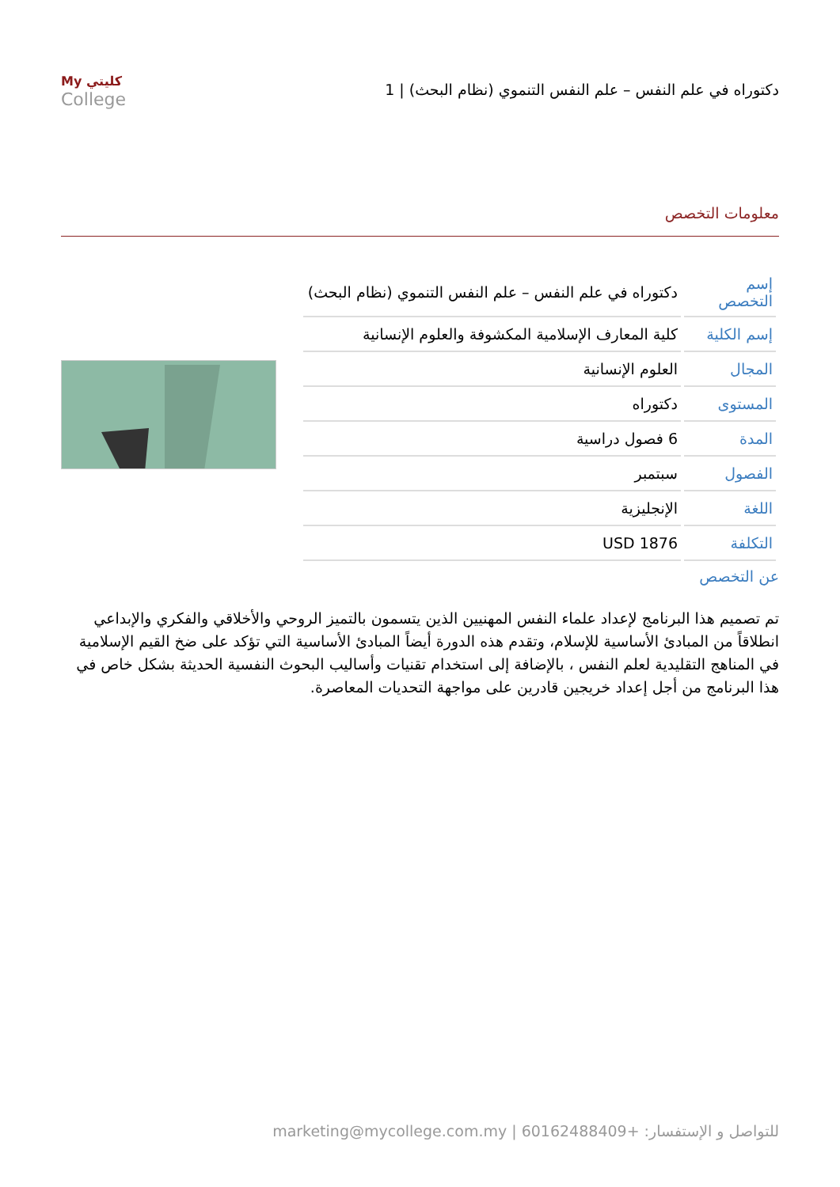دكتوراه في علم النفس – علم النفس التنموي (نظام البحث) | 1
My كليتي
College
معلومات التخصص
| إسم التخصص | دكتوراه في علم النفس – علم النفس التنموي (نظام البحث) |
| إسم الكلية | كلية المعارف الإسلامية المكشوفة والعلوم الإنسانية |
| المجال | العلوم الإنسانية |
| المستوى | دكتوراه |
| المدة | 6 فصول دراسية |
| الفصول | سبتمبر |
| اللغة | الإنجليزية |
| التكلفة | USD 1876 |
عن التخصص
تم تصميم هذا البرنامج لإعداد علماء النفس المهنيين الذين يتسمون بالتميز الروحي والأخلاقي والفكري والإبداعي انطلاقاً من المبادئ الأساسية للإسلام، وتقدم هذه الدورة أيضاً المبادئ الأساسية التي تؤكد على ضخ القيم الإسلامية في المناهج التقليدية لعلم النفس ، بالإضافة إلى استخدام تقنيات وأساليب البحوث النفسية الحديثة بشكل خاص في هذا البرنامج من أجل إعداد خريجين قادرين على مواجهة التحديات المعاصرة.
للتواصل و الإستفسار: +60162488409 | marketing@mycollege.com.my